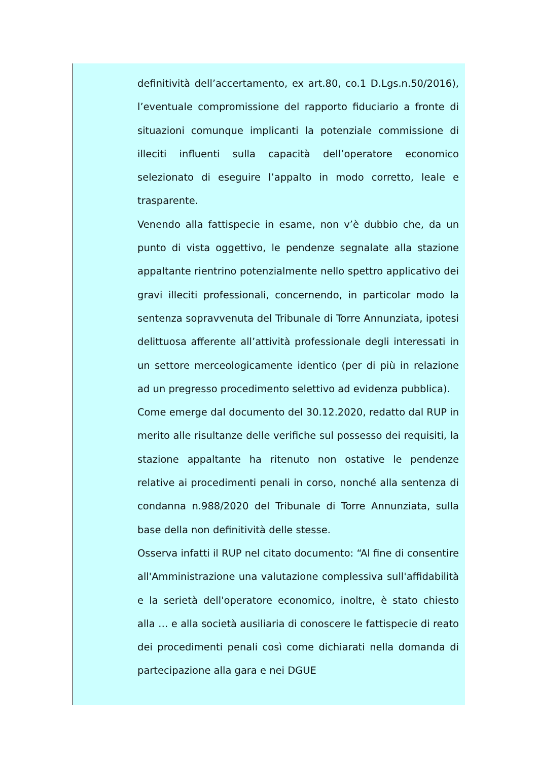definitività dell’accertamento, ex art.80, co.1 D.Lgs.n.50/2016), l’eventuale compromissione del rapporto fiduciario a fronte di situazioni comunque implicanti la potenziale commissione di illeciti influenti sulla capacità dell’operatore economico selezionato di eseguire l’appalto in modo corretto, leale e trasparente.
Venendo alla fattispecie in esame, non v’è dubbio che, da un punto di vista oggettivo, le pendenze segnalate alla stazione appaltante rientrino potenzialmente nello spettro applicativo dei gravi illeciti professionali, concernendo, in particolar modo la sentenza sopravvenuta del Tribunale di Torre Annunziata, ipotesi delittuosa afferente all’attività professionale degli interessati in un settore merceologicamente identico (per di più in relazione ad un pregresso procedimento selettivo ad evidenza pubblica).
Come emerge dal documento del 30.12.2020, redatto dal RUP in merito alle risultanze delle verifiche sul possesso dei requisiti, la stazione appaltante ha ritenuto non ostative le pendenze relative ai procedimenti penali in corso, nonché alla sentenza di condanna n.988/2020 del Tribunale di Torre Annunziata, sulla base della non definitività delle stesse.
Osserva infatti il RUP nel citato documento: “Al fine di consentire all'Amministrazione una valutazione complessiva sull'affidabilità e la serietà dell'operatore economico, inoltre, è stato chiesto alla … e alla società ausiliaria di conoscere le fattispecie di reato dei procedimenti penali così come dichiarati nella domanda di partecipazione alla gara e nei DGUE